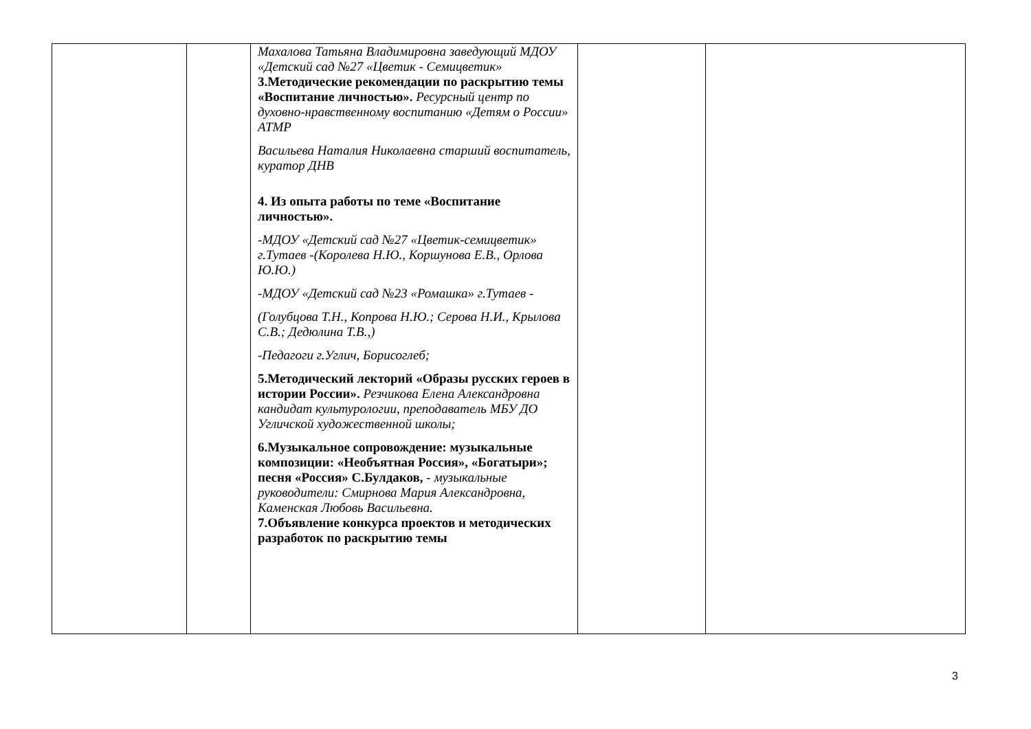| | | Махалова Татьяна Владимировна заведующий МДОУ «Детский сад №27 «Цветик - Семицветик» 3.Методические рекомендации по раскрытию темы «Воспитание личностью». Ресурсный центр по духовно-нравственному воспитанию «Детям о России» АТМР Васильева Наталия Николаевна старший воспитатель, куратор ДНВ 4. Из опыта работы по теме «Воспитание личностью». -МДОУ «Детский сад №27 «Цветик-семицветик» г.Тутаев -(Королева Н.Ю., Коршунова Е.В., Орлова Ю.Ю.) -МДОУ «Детский сад №23 «Ромашка» г.Тутаев - (Голубцова Т.Н., Копрова Н.Ю.; Серова Н.И., Крылова С.В.; Дедюлина Т.В.,) -Педагоги г.Углич, Борисоглеб; 5.Методический лекторий «Образы русских героев в истории России». Резчикова Елена Александровна кандидат культурологии, преподаватель МБУ ДО Угличской художественной школы; 6.Музыкальное сопровождение: музыкальные композиции: «Необъятная Россия», «Богатыри»; песня «Россия» С.Булдаков, - музыкальные руководители: Смирнова Мария Александровна, Каменская Любовь Васильевна. 7.Объявление конкурса проектов и методических разработок по раскрытию темы | | |
3